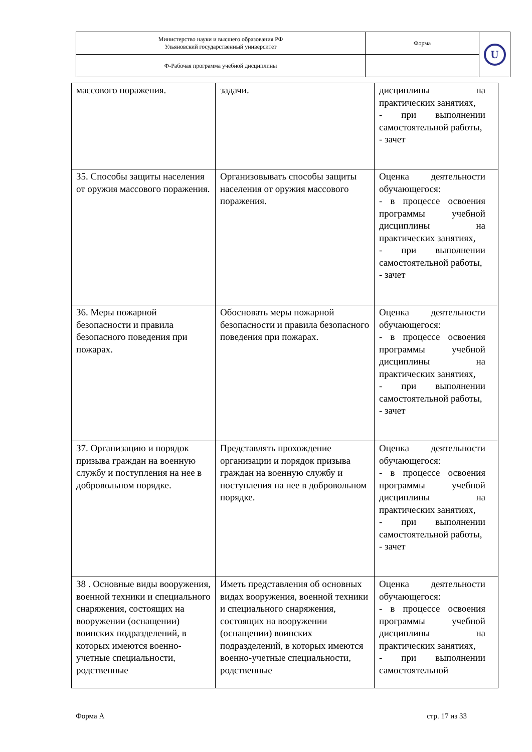| Министерство науки и высшего образования РФ Ульяновский государственный университет | Форма | U |
| Ф-Рабочая программа учебной дисциплины | | |
| массового поражения. | задачи. | дисциплины на практических занятиях, - при выполнении самостоятельной работы, - зачет |
| З5. Способы защиты населения от оружия массового поражения. | Организовывать способы защиты населения от оружия массового поражения. | Оценка деятельности обучающегося: - в процессе освоения программы учебной дисциплины на практических занятиях, - при выполнении самостоятельной работы, - зачет |
| З6. Меры пожарной безопасности и правила безопасного поведения при пожарах. | Обосновать меры пожарной безопасности и правила безопасного поведения при пожарах. | Оценка деятельности обучающегося: - в процессе освоения программы учебной дисциплины на практических занятиях, - при выполнении самостоятельной работы, - зачет |
| З7. Организацию и порядок призыва граждан на военную службу и поступления на нее в добровольном порядке. | Представлять прохождение организации и порядок призыва граждан на военную службу и поступления на нее в добровольном порядке. | Оценка деятельности обучающегося: - в процессе освоения программы учебной дисциплины на практических занятиях, - при выполнении самостоятельной работы, - зачет |
| З8 . Основные виды вооружения, военной техники и специального снаряжения, состоящих на вооружении (оснащении) воинских подразделений, в которых имеются военно-учетные специальности, родственные | Иметь представления об основных видах вооружения, военной техники и специального снаряжения, состоящих на вооружении (оснащении) воинских подразделений, в которых имеются военно-учетные специальности, родственные | Оценка деятельности обучающегося: - в процессе освоения программы учебной дисциплины на практических занятиях, - при выполнении самостоятельной |
Форма А стр. 17 из 33